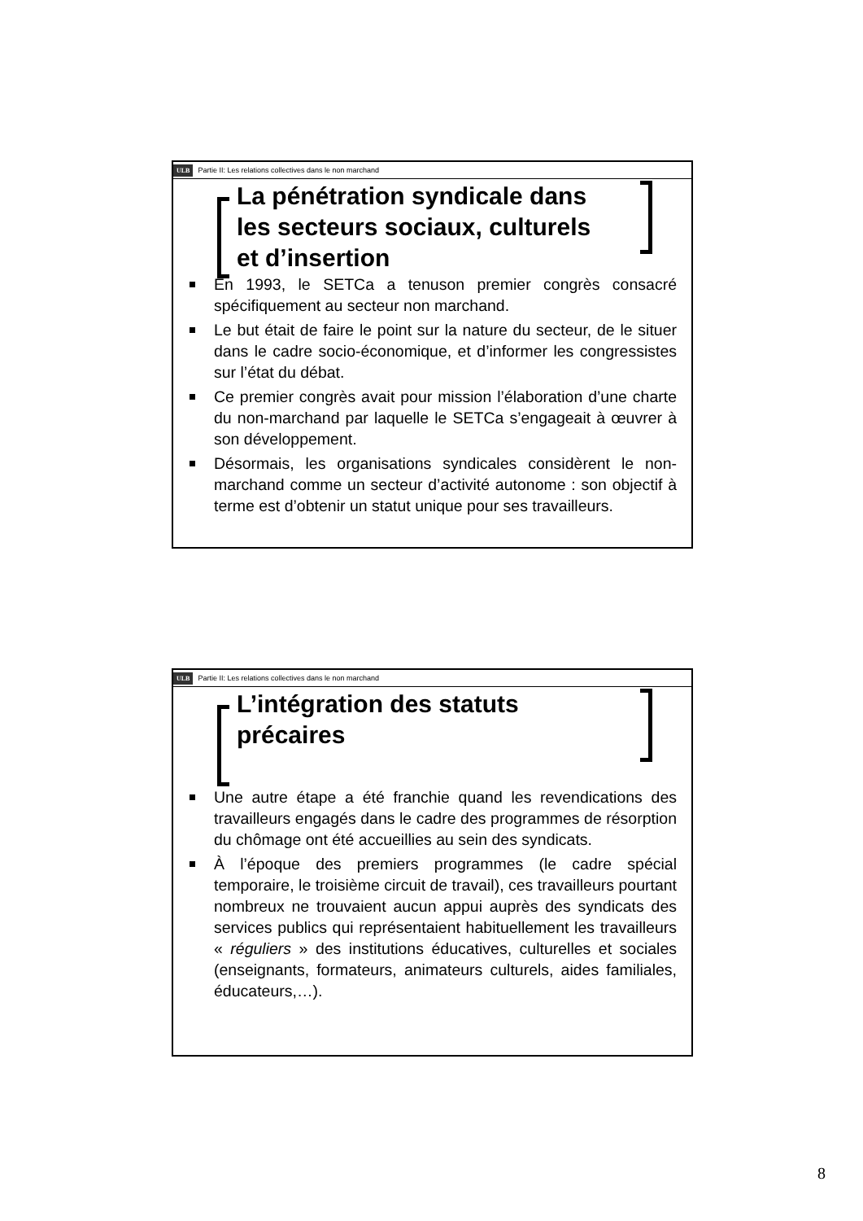ULB Partie II: Les relations collectives dans le non marchand
La pénétration syndicale dans les secteurs sociaux, culturels et d’insertion
En 1993, le SETCa a tenuson premier congrès consacré spécifiquement au secteur non marchand.
Le but était de faire le point sur la nature du secteur, de le situer dans le cadre socio-économique, et d’informer les congressistes sur l’état du débat.
Ce premier congrès avait pour mission l’élaboration d’une charte du non-marchand par laquelle le SETCa s’engageait à œuvrer à son développement.
Désormais, les organisations syndicales considèrent le non-marchand comme un secteur d’activité autonome : son objectif à terme est d’obtenir un statut unique pour ses travailleurs.
ULB Partie II: Les relations collectives dans le non marchand
L’intégration des statuts précaires
Une autre étape a été franchie quand les revendications des travailleurs engagés dans le cadre des programmes de résorption du chômage ont été accueillies au sein des syndicats.
À l’époque des premiers programmes (le cadre spécial temporaire, le troisième circuit de travail), ces travailleurs pourtant nombreux ne trouvaient aucun appui auprès des syndicats des services publics qui représentaient habituellement les travailleurs « réguliers » des institutions éducatives, culturelles et sociales (enseignants, formateurs, animateurs culturels, aides familiales, éducateurs,…).
8